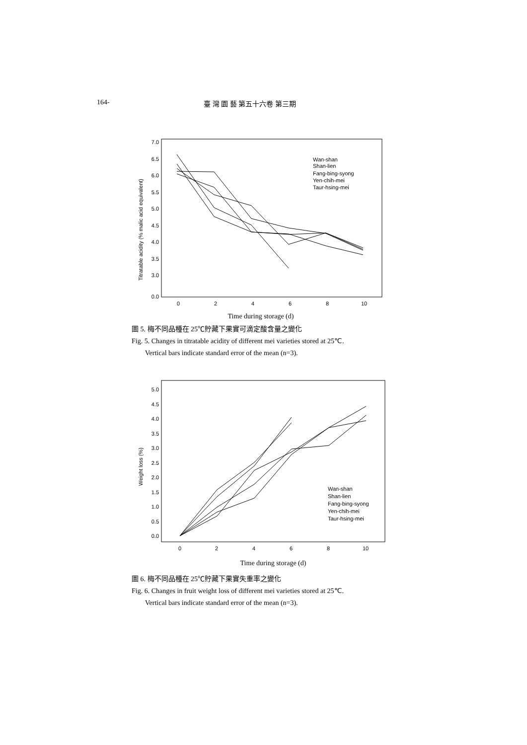164- 臺 灣 園 藝 第五十六卷 第三期
7.0
6.5
6.0
5.5
5.0
4.5
4.0
3.5
3.0
0.0
0
2
4
6
8
10
Titratable acidity (% malic acid equivalent)
Wan-shan
Shan-lien
Fang-bing-syong
Yen-chih-mei
Taur-hsing-mei
Time during storage (d)
圖 5. 梅不同品種在 25℃貯藏下果實可滴定酸含量之變化
Fig. 5. Changes in titratable acidity of different mei varieties stored at 25℃.
Vertical bars indicate standard error of the mean (n=3).
5.0
4.5
4.0
3.5
3.0
2.5
2.0
1.5
1.0
0.5
0.0
0
2
4
6
8
10
Weight loss (%)
Wan-shan
Shan-lien
Fang-bing-syong
Yen-chih-mei
Taur-hsing-mei
Time during storage (d)
圖 6. 梅不同品種在 25℃貯藏下果實失重率之變化
Fig. 6. Changes in fruit weight loss of different mei varieties stored at 25℃.
Vertical bars indicate standard error of the mean (n=3).